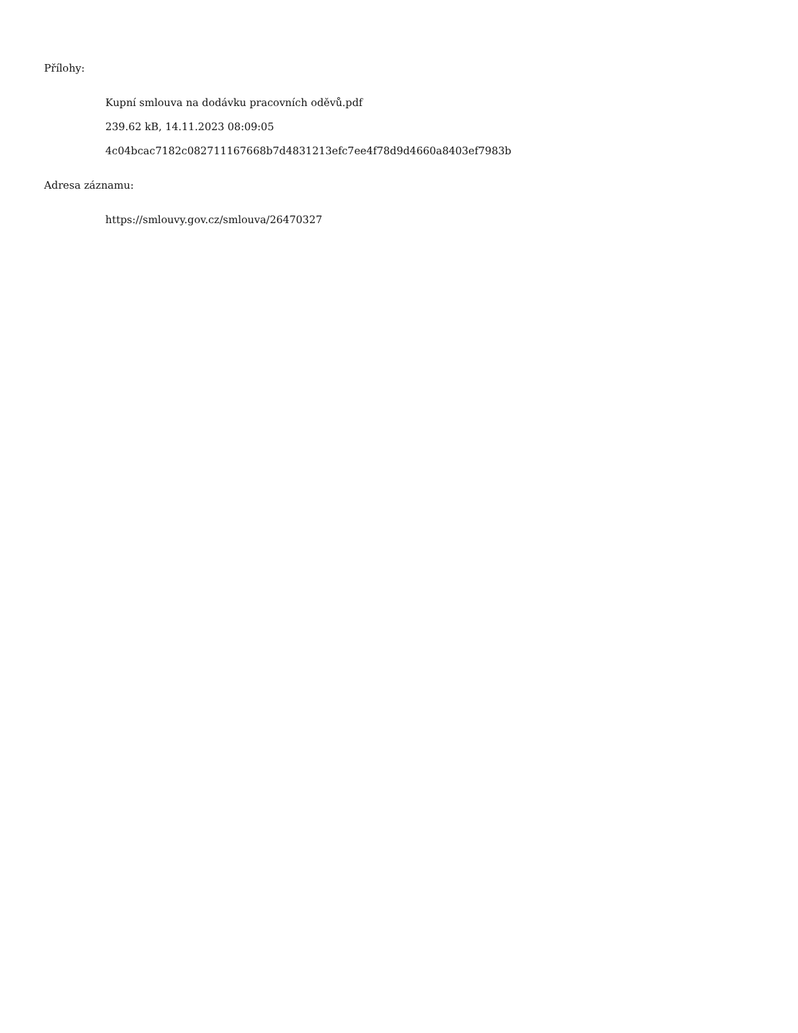Přílohy:
Kupní smlouva na dodávku pracovních oděvů.pdf
239.62 kB, 14.11.2023 08:09:05
4c04bcac7182c082711167668b7d4831213efc7ee4f78d9d4660a8403ef7983b
Adresa záznamu:
https://smlouvy.gov.cz/smlouva/26470327